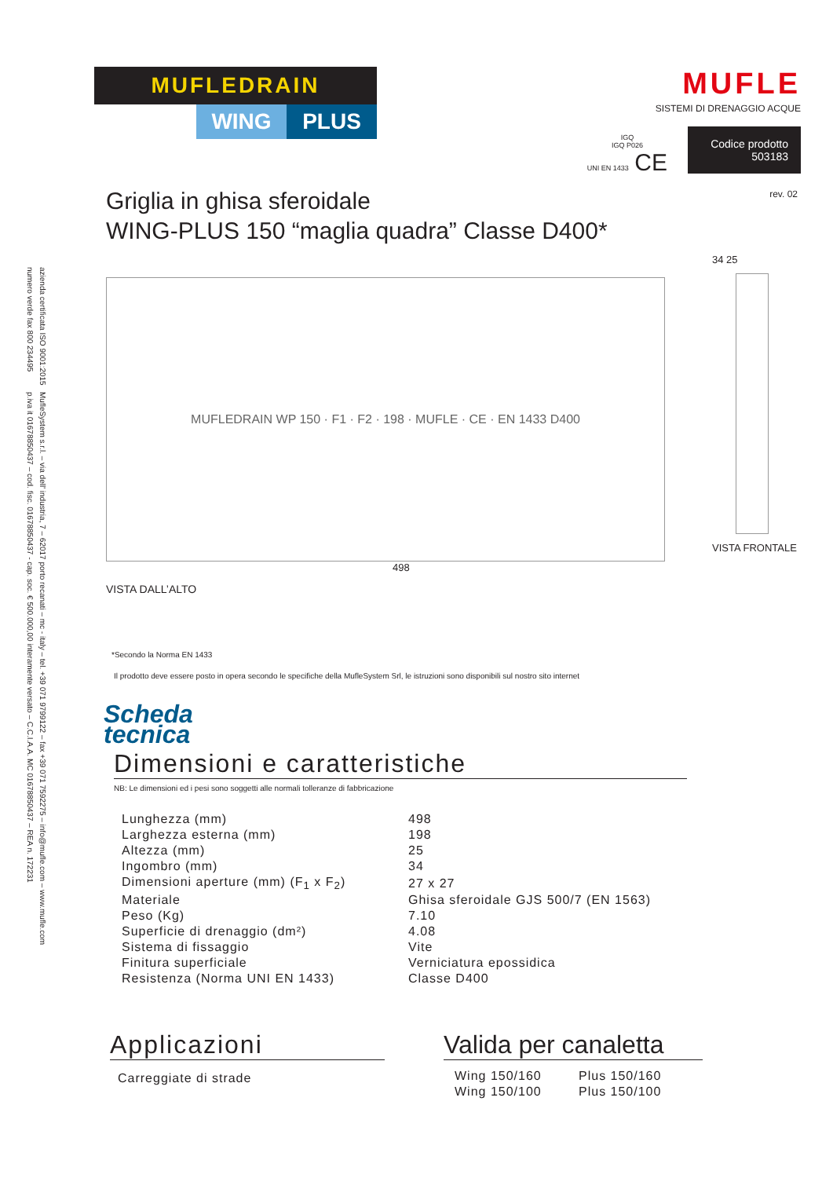azienda certificata ISO 9001:2015
numero verde fax 800 234495
MufleSystem s.r.l. – via dell' industria, 7 – 62017 porto recanati – mc - italy – tel. +39 071 9799122 – fax +39 071 7592275 – info@mufle.com – www.mufle.com
p.iva it 01678850437 – cod. fisc. 01678850437 - cap. soc. € 500.000,00 interamente versato – C.C.I.A.A. MC 01678850437 – REA n. 172231
MUFLEDRAIN
WING PLUS
MUFLE
SISTEMI DI DRENAGGIO ACQUE
IGQ
IGQ P026
UNI EN 1433 CE
Codice prodotto
503183
rev. 02
Griglia in ghisa sferoidale
WING-PLUS 150 “maglia quadra” Classe D400*
MUFLEDRAIN WP 150 · F1 · F2 · 198 · MUFLE · CE · EN 1433 D400
498
VISTA DALL’ALTO
34 25
VISTA FRONTALE
*Secondo la Norma EN 1433
Il prodotto deve essere posto in opera secondo le specifiche della MufleSystem Srl, le istruzioni sono disponibili sul nostro sito internet
Scheda
tecnica
Dimensioni e caratteristiche
NB: Le dimensioni ed i pesi sono soggetti alle normali tolleranze di fabbricazione
| Lunghezza (mm) | 498 |
| Larghezza esterna (mm) | 198 |
| Altezza (mm) | 25 |
| Ingombro (mm) | 34 |
| Dimensioni aperture (mm) (F<sub>1</sub> x F<sub>2</sub>) | 27 x 27 |
| Materiale | Ghisa sferoidale GJS 500/7 (EN 1563) |
| Peso (Kg) | 7.10 |
| Superficie di drenaggio (dm²) | 4.08 |
| Sistema di fissaggio | Vite |
| Finitura superficiale | Verniciatura epossidica |
| Resistenza (Norma UNI EN 1433) | Classe D400 |
Applicazioni
Carreggiate di strade
Valida per canaletta
| Wing 150/160 | Plus 150/160 |
| Wing 150/100 | Plus 150/100 |